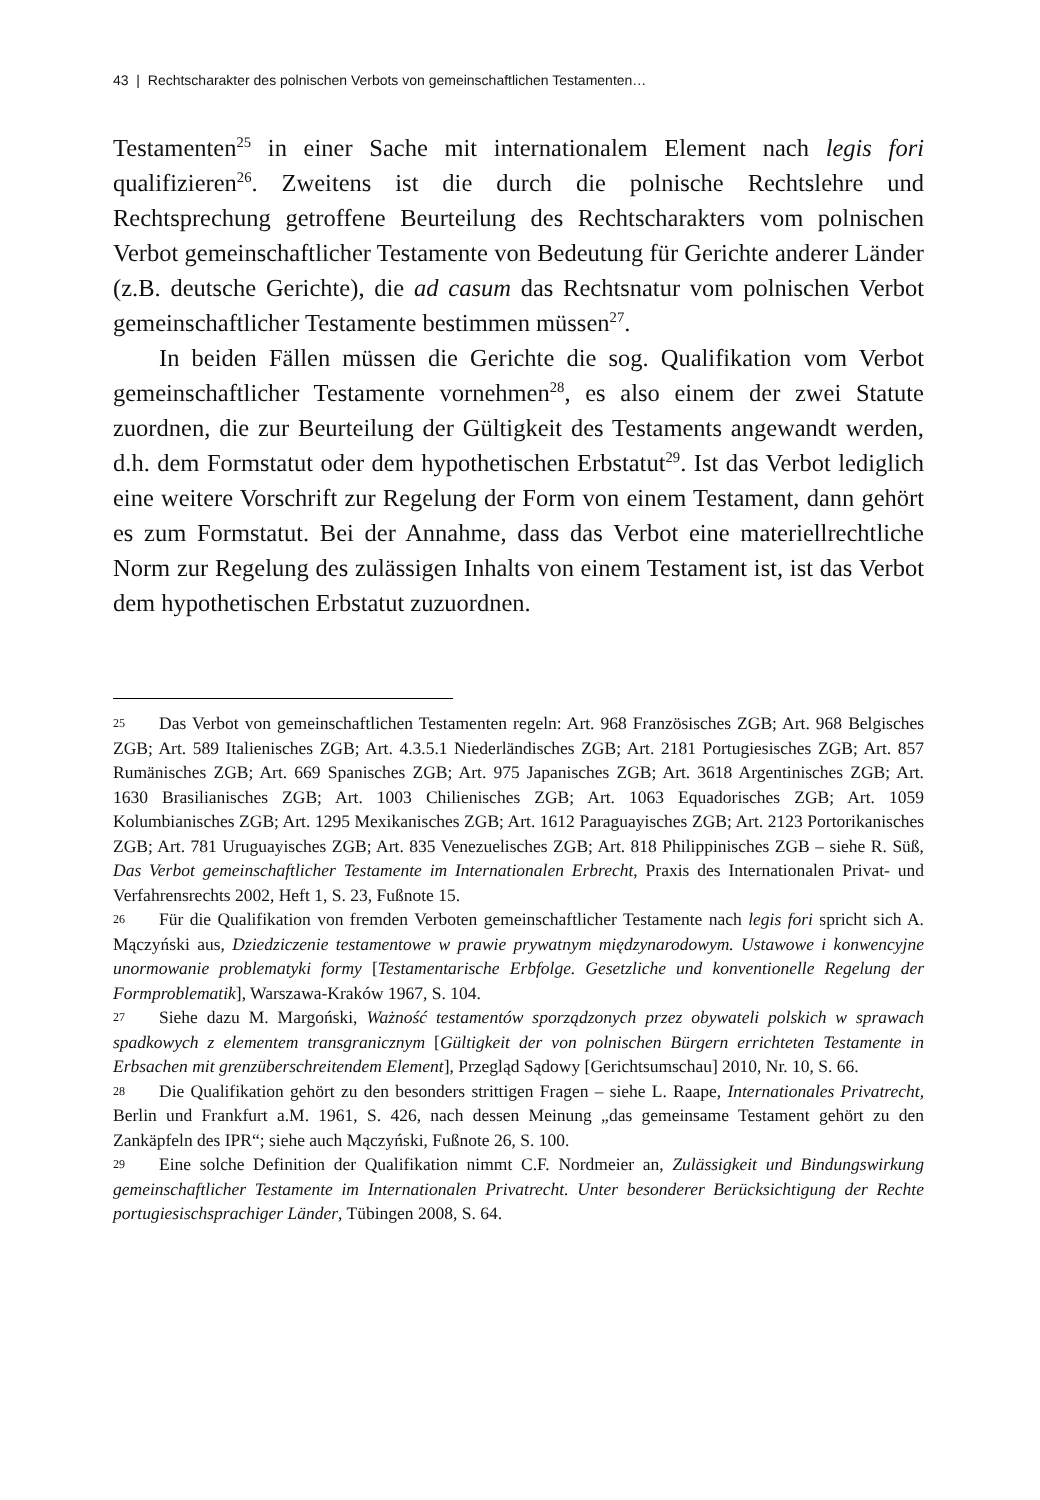43 | Rechtscharakter des polnischen Verbots von gemeinschaftlichen Testamenten…
Testamenten<sup>25</sup> in einer Sache mit internationalem Element nach legis fori qualifizieren<sup>26</sup>. Zweitens ist die durch die polnische Rechtslehre und Rechtsprechung getroffene Beurteilung des Rechtscharakters vom polnischen Verbot gemeinschaftlicher Testamente von Bedeutung für Gerichte anderer Länder (z.B. deutsche Gerichte), die ad casum das Rechtsnatur vom polnischen Verbot gemeinschaftlicher Testamente bestimmen müssen<sup>27</sup>.
In beiden Fällen müssen die Gerichte die sog. Qualifikation vom Verbot gemeinschaftlicher Testamente vornehmen<sup>28</sup>, es also einem der zwei Statute zuordnen, die zur Beurteilung der Gültigkeit des Testaments angewandt werden, d.h. dem Formstatut oder dem hypothetischen Erbstatut<sup>29</sup>. Ist das Verbot lediglich eine weitere Vorschrift zur Regelung der Form von einem Testament, dann gehört es zum Formstatut. Bei der Annahme, dass das Verbot eine materiellrechtliche Norm zur Regelung des zulässigen Inhalts von einem Testament ist, ist das Verbot dem hypothetischen Erbstatut zuzuordnen.
25 Das Verbot von gemeinschaftlichen Testamenten regeln: Art. 968 Französisches ZGB; Art. 968 Belgisches ZGB; Art. 589 Italienisches ZGB; Art. 4.3.5.1 Niederländisches ZGB; Art. 2181 Portugiesisches ZGB; Art. 857 Rumänisches ZGB; Art. 669 Spanisches ZGB; Art. 975 Japanisches ZGB; Art. 3618 Argentinisches ZGB; Art. 1630 Brasilianisches ZGB; Art. 1003 Chilienisches ZGB; Art. 1063 Equadorisches ZGB; Art. 1059 Kolumbianisches ZGB; Art. 1295 Mexikanisches ZGB; Art. 1612 Paraguayisches ZGB; Art. 2123 Portorikanisches ZGB; Art. 781 Uruguayisches ZGB; Art. 835 Venezuelisches ZGB; Art. 818 Philippinisches ZGB – siehe R. Süß, Das Verbot gemeinschaftlicher Testamente im Internationalen Erbrecht, Praxis des Internationalen Privat- und Verfahrensrechts 2002, Heft 1, S. 23, Fußnote 15.
26 Für die Qualifikation von fremden Verboten gemeinschaftlicher Testamente nach legis fori spricht sich A. Mączyński aus, Dziedziczenie testamentowe w prawie prywatnym międzynarodowym. Ustawowe i konwencyjne unormowanie problematyki formy [Testamentarische Erbfolge. Gesetzliche und konventionelle Regelung der Formproblematik], Warszawa-Kraków 1967, S. 104.
27 Siehe dazu M. Margoński, Ważność testamentów sporządzonych przez obywateli polskich w sprawach spadkowych z elementem transgranicznym [Gültigkeit der von polnischen Bürgern errichteten Testamente in Erbsachen mit grenzüberschreitendem Element], Przegląd Sądowy [Gerichtsumschau] 2010, Nr. 10, S. 66.
28 Die Qualifikation gehört zu den besonders strittigen Fragen – siehe L. Raape, Internationales Privatrecht, Berlin und Frankfurt a.M. 1961, S. 426, nach dessen Meinung „das gemeinsame Testament gehört zu den Zankäpfeln des IPR“; siehe auch Mączyński, Fußnote 26, S. 100.
29 Eine solche Definition der Qualifikation nimmt C.F. Nordmeier an, Zulässigkeit und Bindungswirkung gemeinschaftlicher Testamente im Internationalen Privatrecht. Unter besonderer Berücksichtigung der Rechte portugiesischsprachiger Länder, Tübingen 2008, S. 64.